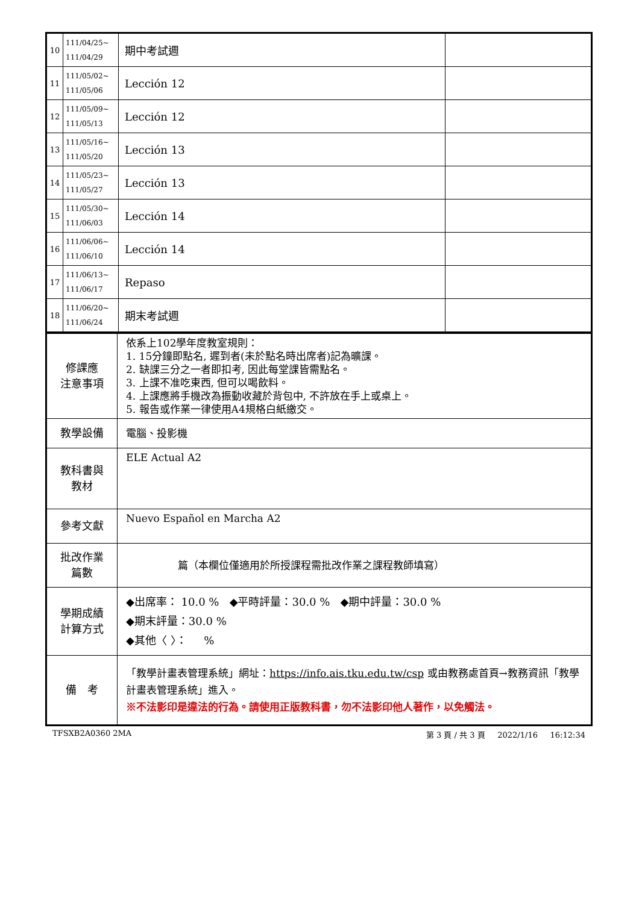| 10 | 111/04/25~ 111/04/29 | 期中考試週 | |
| 11 | 111/05/02~ 111/05/06 | Lección 12 | |
| 12 | 111/05/09~ 111/05/13 | Lección 12 | |
| 13 | 111/05/16~ 111/05/20 | Lección 13 | |
| 14 | 111/05/23~ 111/05/27 | Lección 13 | |
| 15 | 111/05/30~ 111/06/03 | Lección 14 | |
| 16 | 111/06/06~ 111/06/10 | Lección 14 | |
| 17 | 111/06/13~ 111/06/17 | Repaso | |
| 18 | 111/06/20~ 111/06/24 | 期末考試週 | |
| 修課應 注意事項 | 依系上102學年度教室規則： 1. 15分鐘即點名, 遲到者(未於點名時出席者)記為曠課。 2. 缺課三分之一者即扣考, 因此每堂課皆需點名。 3. 上課不准吃東西, 但可以喝飲料。 4. 上課應將手機改為振動收藏於背包中, 不許放在手上或桌上。 5. 報告或作業一律使用A4規格白紙繳交。 |
| 教學設備 | 電腦、投影機 |
| 教科書與 教材 | ELE Actual A2 |
| 參考文獻 | Nuevo Español en Marcha A2 |
| 批改作業 篇數 | 篇（本欄位僅適用於所授課程需批改作業之課程教師填寫） |
| 學期成績 計算方式 | ◆出席率： 10.0 % ◆平時評量：30.0 % ◆期中評量：30.0 % ◆期末評量：30.0 % ◆其他〈 〉： % |
| 備 考 | 「教學計畫表管理系統」網址： https://info.ais.tku.edu.tw/csp 或由教務處首頁→教務資訊「教學計畫表管理系統」進入。 ※不法影印是違法的行為。請使用正版教科書，勿不法影印他人著作，以免觸法。 |
TFSXB2A0360 2MA 第 3 頁 / 共 3 頁 2022/1/16 16:12:34